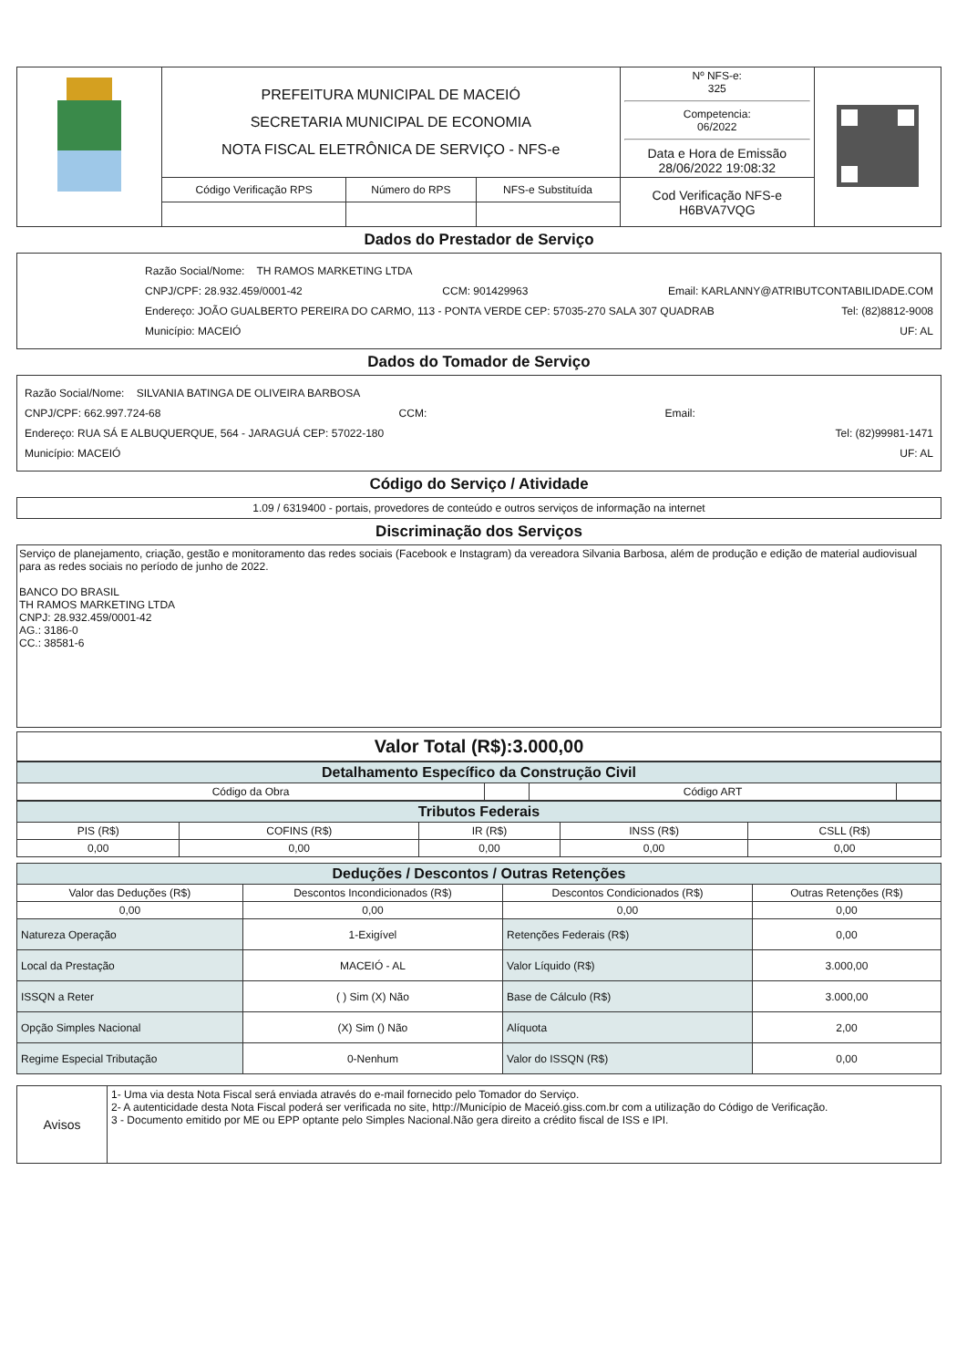| | PREFEITURA MUNICIPAL DE MACEIÓ SECRETARIA MUNICIPAL DE ECONOMIA NOTA FISCAL ELETRÔNICA DE SERVIÇO - NFS-e | | | Nº NFS-e: 325 Competencia: 06/2022 Data e Hora de Emissão 28/06/2022 19:08:32 | |
| | Código Verificação RPS | Número do RPS | NFS-e Substituída | Cod Verificação NFS-e H6BVA7VQG | |
Dados do Prestador de Serviço
Razão Social/Nome: TH RAMOS MARKETING LTDA
CNPJ/CPF: 28.932.459/0001-42 CCM: 901429963 Email: KARLANNY@ATRIBUTCONTABILIDADE.COM
Endereço: JOÃO GUALBERTO PEREIRA DO CARMO, 113 - PONTA VERDE CEP: 57035-270 SALA 307 QUADRAB Tel: (82)8812-9008
Município: MACEIÓ UF: AL
Dados do Tomador de Serviço
Razão Social/Nome: SILVANIA BATINGA DE OLIVEIRA BARBOSA
CNPJ/CPF: 662.997.724-68 CCM: Email:
Endereço: RUA SÁ E ALBUQUERQUE, 564 - JARAGUÁ CEP: 57022-180 Tel: (82)99981-1471
Município: MACEIÓ UF: AL
Código do Serviço / Atividade
1.09 / 6319400 - portais, provedores de conteúdo e outros serviços de informação na internet
Discriminação dos Serviços
Serviço de planejamento, criação, gestão e monitoramento das redes sociais (Facebook e Instagram) da vereadora Silvania Barbosa, além de produção e edição de material audiovisual para as redes sociais no período de junho de 2022.
BANCO DO BRASIL
TH RAMOS MARKETING LTDA
CNPJ: 28.932.459/0001-42
AG.: 3186-0
CC.: 38581-6
Valor Total (R$):3.000,00
| Detalhamento Específico da Construção Civil | | | |
| Código da Obra | | Código ART | |
| Tributos Federais | | | | |
| PIS (R$) | COFINS (R$) | IR (R$) | INSS (R$) | CSLL (R$) |
| 0,00 | 0,00 | 0,00 | 0,00 | 0,00 |
| Deduções / Descontos / Outras Retenções | | | |
| Valor das Deduções (R$) | Descontos Incondicionados (R$) | Descontos Condicionados (R$) | Outras Retenções (R$) |
| 0,00 | 0,00 | 0,00 | 0,00 |
| Natureza Operação | 1-Exigível | Retenções Federais (R$) | 0,00 |
| Local da Prestação | MACEIÓ - AL | Valor Líquido (R$) | 3.000,00 |
| ISSQN a Reter | ( ) Sim (X) Não | Base de Cálculo (R$) | 3.000,00 |
| Opção Simples Nacional | (X) Sim () Não | Alíquota | 2,00 |
| Regime Especial Tributação | 0-Nenhum | Valor do ISSQN (R$) | 0,00 |
| Avisos | 1- Uma via desta Nota Fiscal será enviada através do e-mail fornecido pelo Tomador do Serviço. 2- A autenticidade desta Nota Fiscal poderá ser verificada no site, http://Município de Maceió.giss.com.br com a utilização do Código de Verificação. 3 - Documento emitido por ME ou EPP optante pelo Simples Nacional.Não gera direito a crédito fiscal de ISS e IPI. |